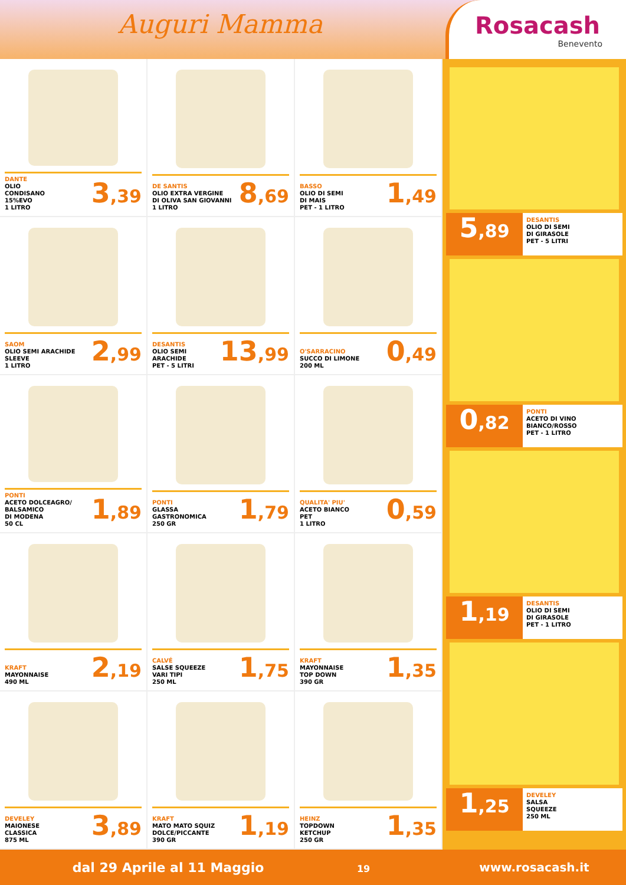Auguri Mamma
Rosacash
Benevento
DANTE
OLIO
CONDISANO
15%EVO
1 LITRO
3,39
DE SANTIS
OLIO EXTRA VERGINE
DI OLIVA SAN GIOVANNI
1 LITRO
8,69
BASSO
OLIO DI SEMI
DI MAIS
PET - 1 LITRO
1,49
SAOM
OLIO SEMI ARACHIDE
SLEEVE
1 LITRO
2,99
DESANTIS
OLIO SEMI
ARACHIDE
PET - 5 LITRI
13,99
O'SARRACINO
SUCCO DI LIMONE
200 ML
0,49
PONTI
ACETO DOLCEAGRO/
BALSAMICO
DI MODENA
50 CL
1,89
PONTI
GLASSA
GASTRONOMICA
250 GR
1,79
QUALITA' PIU'
ACETO BIANCO
PET
1 LITRO
0,59
KRAFT
MAYONNAISE
490 ML
2,19
CALVÉ
SALSE SQUEEZE
VARI TIPI
250 ML
1,75
KRAFT
MAYONNAISE
TOP DOWN
390 GR
1,35
DEVELEY
MAIONESE
CLASSICA
875 ML
3,89
KRAFT
MATO MATO SQUIZ
DOLCE/PICCANTE
390 GR
1,19
HEINZ
TOPDOWN
KETCHUP
250 GR
1,35
5,89
DESANTIS
OLIO DI SEMI
DI GIRASOLE
PET - 5 LITRI
0,82
PONTI
ACETO DI VINO
BIANCO/ROSSO
PET - 1 LITRO
1,19
DESANTIS
OLIO DI SEMI
DI GIRASOLE
PET - 1 LITRO
1,25
DEVELEY
SALSA
SQUEEZE
250 ML
dal 29 Aprile al 11 Maggio 19
www.rosacash.it